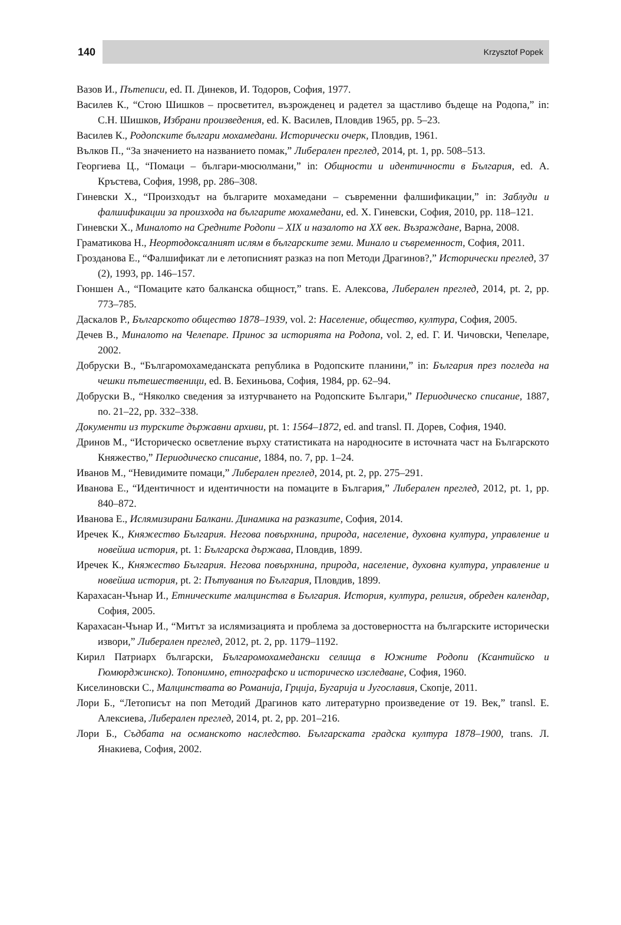140 Krzysztof Popek
Вазов И., Пътеписи, ed. П. Динеков, И. Тодоров, София, 1977.
Василев К., “Стою Шишков – просветител, възрожденец и радетел за щастливо бъдеще на Родопа,” in: С.Н. Шишков, Избрани произведения, ed. К. Василев, Пловдив 1965, pp. 5–23.
Василев К., Родопските българи мохамедани. Исторически очерк, Пловдив, 1961.
Вълков П., “За значението на названието помак,” Либерален преглед, 2014, pt. 1, pp. 508–513.
Георгиева Ц., “Помаци – българи-мюсюлмани,” in: Общности и идентичности в България, ed. А. Кръстева, София, 1998, pp. 286–308.
Гиневски Х., “Произходът на българите мохамедани – съвременни фалшификации,” in: Заблуди и фалшификации за произхода на българите мохамедани, ed. Х. Гиневски, София, 2010, pp. 118–121.
Гиневски Х., Миналото на Средните Родопи – XIX и назалото на XX век. Възраждане, Варна, 2008.
Граматикова Н., Неортодоксалният ислям в българските земи. Минало и съвременност, София, 2011.
Грозданова Е., “Фалшификат ли е летописният разказ на поп Методи Драгинов?,” Исторически преглед, 37 (2), 1993, pp. 146–157.
Гюншен А., “Помаците като балканска общност,” trans. Е. Алексова, Либерален преглед, 2014, pt. 2, pp. 773–785.
Даскалов Р., Българското общество 1878–1939, vol. 2: Население, общество, култура, София, 2005.
Дечев В., Миналото на Челепаре. Принос за историята на Родопа, vol. 2, ed. Г. И. Чичовски, Чепеларе, 2002.
Добруски В., “Българомохамеданската република в Родопските планини,” in: България през погледа на чешки пътешественици, ed. В. Бехиньова, София, 1984, pp. 62–94.
Добруски В., “Няколко сведения за изтурчването на Родопските Българи,” Периодическо списание, 1887, no. 21–22, pp. 332–338.
Документи из турските държавни архиви, pt. 1: 1564–1872, ed. and transl. П. Дорев, София, 1940.
Дринов М., “Историческо осветление върху статистиката на народносите в источната част на Българското Княжество,” Периодическо списание, 1884, no. 7, pp. 1–24.
Иванов М., “Невидимите помаци,” Либерален преглед, 2014, pt. 2, pp. 275–291.
Иванова Е., “Идентичност и идентичности на помаците в България,” Либерален преглед, 2012, pt. 1, pp. 840–872.
Иванова Е., Ислямизирани Балкани. Динамика на разказите, София, 2014.
Иречек К., Княжество България. Негова повърхнина, природа, население, духовна култура, управление и новейша история, pt. 1: Българска държава, Пловдив, 1899.
Иречек К., Княжество България. Негова повърхнина, природа, население, духовна култура, управление и новейша история, pt. 2: Пътувания по България, Пловдив, 1899.
Карахасан-Чънар И., Етническите малцинства в България. История, култура, религия, обреден календар, София, 2005.
Карахасан-Чънар И., “Митът за ислямизацията и проблема за достоверността на българските исторически извори,” Либерален преглед, 2012, pt. 2, pp. 1179–1192.
Кирил Патриарх български, Българомохамедански селища в Южните Родопи (Ксантийско и Гюмюрджинско). Топонимно, етнографско и историческо изследване, София, 1960.
Киселиновски С., Малцинствата во Романиjа, Грциjа, Бугариjа и Jугославия, Скопjе, 2011.
Лори Б., “Летописът на поп Методий Драгинов като литературно произведение от 19. Век,” transl. Е. Алексиева, Либерален преглед, 2014, pt. 2, pp. 201–216.
Лори Б., Съдбата на османското наследство. Българската градска култура 1878–1900, trans. Л. Янакиева, София, 2002.